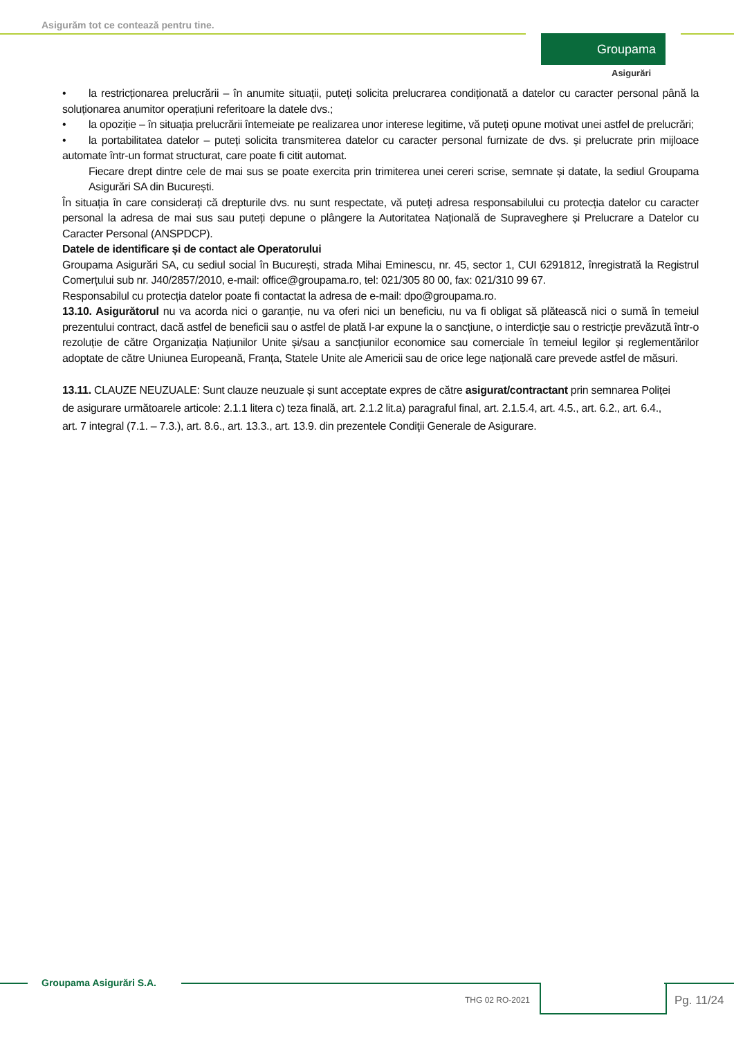Asigurăm tot ce contează pentru tine.
Groupama
Asigurări
• la restricționarea prelucrării – în anumite situații, puteți solicita prelucrarea condiționată a datelor cu caracter personal până la soluționarea anumitor operațiuni referitoare la datele dvs.;
• la opoziție – în situația prelucrării întemeiate pe realizarea unor interese legitime, vă puteți opune motivat unei astfel de prelucrări;
• la portabilitatea datelor – puteți solicita transmiterea datelor cu caracter personal furnizate de dvs. și prelucrate prin mijloace automate într-un format structurat, care poate fi citit automat.
Fiecare drept dintre cele de mai sus se poate exercita prin trimiterea unei cereri scrise, semnate și datate, la sediul Groupama Asigurări SA din București.
În situația în care considerați că drepturile dvs. nu sunt respectate, vă puteți adresa responsabilului cu protecția datelor cu caracter personal la adresa de mai sus sau puteți depune o plângere la Autoritatea Națională de Supraveghere și Prelucrare a Datelor cu Caracter Personal (ANSPDCP).
Datele de identificare și de contact ale Operatorului
Groupama Asigurări SA, cu sediul social în București, strada Mihai Eminescu, nr. 45, sector 1, CUI 6291812, înregistrată la Registrul Comerțului sub nr. J40/2857/2010, e-mail: office@groupama.ro, tel: 021/305 80 00, fax: 021/310 99 67.
Responsabilul cu protecția datelor poate fi contactat la adresa de e-mail: dpo@groupama.ro.
13.10. Asigurătorul nu va acorda nici o garanție, nu va oferi nici un beneficiu, nu va fi obligat să plătească nici o sumă în temeiul prezentului contract, dacă astfel de beneficii sau o astfel de plată l-ar expune la o sancțiune, o interdicție sau o restricție prevăzută într-o rezoluție de către Organizația Națiunilor Unite și/sau a sancțiunilor economice sau comerciale în temeiul legilor și reglementărilor adoptate de către Uniunea Europeană, Franța, Statele Unite ale Americii sau de orice lege națională care prevede astfel de măsuri.
13.11. CLAUZE NEUZUALE: Sunt clauze neuzuale și sunt acceptate expres de către asigurat/contractant prin semnarea Poliței de asigurare următoarele articole: 2.1.1 litera c) teza finală, art. 2.1.2 lit.a) paragraful final, art. 2.1.5.4, art. 4.5., art. 6.2., art. 6.4., art. 7 integral (7.1. – 7.3.), art. 8.6., art. 13.3., art. 13.9. din prezentele Condiţii Generale de Asigurare.
Groupama Asigurări S.A.
THG 02 RO-2021 Pg. 11/24